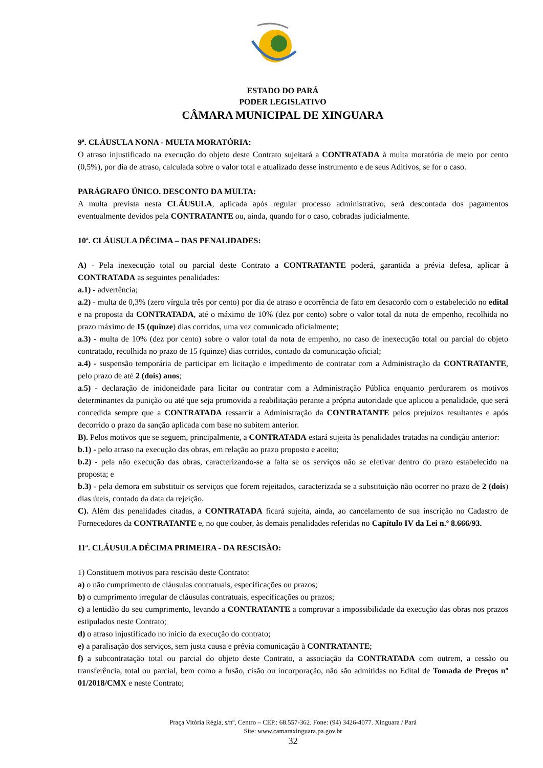ESTADO DO PARÁ
PODER LEGISLATIVO
CÂMARA MUNICIPAL DE XINGUARA
9ª. CLÁUSULA NONA - MULTA MORATÓRIA:
O atraso injustificado na execução do objeto deste Contrato sujeitará a CONTRATADA à multa moratória de meio por cento (0,5%), por dia de atraso, calculada sobre o valor total e atualizado desse instrumento e de seus Aditivos, se for o caso.
PARÁGRAFO ÚNICO. DESCONTO DA MULTA:
A multa prevista nesta CLÁUSULA, aplicada após regular processo administrativo, será descontada dos pagamentos eventualmente devidos pela CONTRATANTE ou, ainda, quando for o caso, cobradas judicialmente.
10ª. CLÁUSULA DÉCIMA – DAS PENALIDADES:
A) - Pela inexecução total ou parcial deste Contrato a CONTRATANTE poderá, garantida a prévia defesa, aplicar à CONTRATADA as seguintes penalidades:
a.1) - advertência;
a.2) - multa de 0,3% (zero vírgula três por cento) por dia de atraso e ocorrência de fato em desacordo com o estabelecido no edital e na proposta da CONTRATADA, até o máximo de 10% (dez por cento) sobre o valor total da nota de empenho, recolhida no prazo máximo de 15 (quinze) dias corridos, uma vez comunicado oficialmente;
a.3) - multa de 10% (dez por cento) sobre o valor total da nota de empenho, no caso de inexecução total ou parcial do objeto contratado, recolhida no prazo de 15 (quinze) dias corridos, contado da comunicação oficial;
a.4) - suspensão temporária de participar em licitação e impedimento de contratar com a Administração da CONTRATANTE, pelo prazo de até 2 (dois) anos;
a.5) - declaração de inidoneidade para licitar ou contratar com a Administração Pública enquanto perdurarem os motivos determinantes da punição ou até que seja promovida a reabilitação perante a própria autoridade que aplicou a penalidade, que será concedida sempre que a CONTRATADA ressarcir a Administração da CONTRATANTE pelos prejuízos resultantes e após decorrido o prazo da sanção aplicada com base no subitem anterior.
B). Pelos motivos que se seguem, principalmente, a CONTRATADA estará sujeita às penalidades tratadas na condição anterior:
b.1) - pelo atraso na execução das obras, em relação ao prazo proposto e aceito;
b.2) - pela não execução das obras, caracterizando-se a falta se os serviços não se efetivar dentro do prazo estabelecido na proposta; e
b.3) - pela demora em substituir os serviços que forem rejeitados, caracterizada se a substituição não ocorrer no prazo de 2 (dois) dias úteis, contado da data da rejeição.
C). Além das penalidades citadas, a CONTRATADA ficará sujeita, ainda, ao cancelamento de sua inscrição no Cadastro de Fornecedores da CONTRATANTE e, no que couber, às demais penalidades referidas no Capítulo IV da Lei n.º 8.666/93.
11ª. CLÁUSULA DÉCIMA PRIMEIRA - DA RESCISÃO:
1) Constituem motivos para rescisão deste Contrato:
a) o não cumprimento de cláusulas contratuais, especificações ou prazos;
b) o cumprimento irregular de cláusulas contratuais, especificações ou prazos;
c) a lentidão do seu cumprimento, levando a CONTRATANTE a comprovar a impossibilidade da execução das obras nos prazos estipulados neste Contrato;
d) o atraso injustificado no início da execução do contrato;
e) a paralisação dos serviços, sem justa causa e prévia comunicação à CONTRATANTE;
f) a subcontratação total ou parcial do objeto deste Contrato, a associação da CONTRATADA com outrem, a cessão ou transferência, total ou parcial, bem como a fusão, cisão ou incorporação, não são admitidas no Edital de Tomada de Preços nº 01/2018/CMX e neste Contrato;
Praça Vitória Régia, s/nº, Centro – CEP.: 68.557-362. Fone: (94) 3426-4077. Xinguara / Pará
Site: www.camaraxinguara.pa.gov.br
32